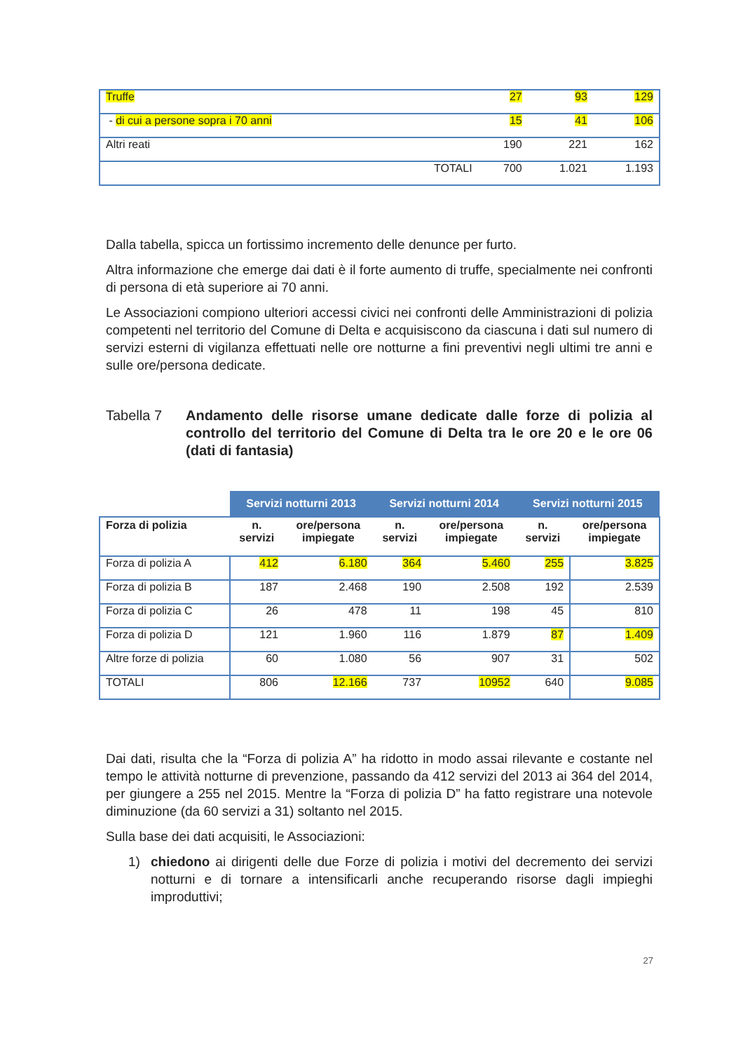| Truffe | | 27 | 93 | 129 |
| - di cui a persone sopra i 70 anni | | 15 | 41 | 106 |
| Altri reati | | 190 | 221 | 162 |
| | TOTALI | 700 | 1.021 | 1.193 |
Dalla tabella, spicca un fortissimo incremento delle denunce per furto.
Altra informazione che emerge dai dati è il forte aumento di truffe, specialmente nei confronti di persona di età superiore ai 70 anni.
Le Associazioni compiono ulteriori accessi civici nei confronti delle Amministrazioni di polizia competenti nel territorio del Comune di Delta e acquisiscono da ciascuna i dati sul numero di servizi esterni di vigilanza effettuati nelle ore notturne a fini preventivi negli ultimi tre anni e sulle ore/persona dedicate.
Tabella 7 Andamento delle risorse umane dedicate dalle forze di polizia al controllo del territorio del Comune di Delta tra le ore 20 e le ore 06 (dati di fantasia)
| | Servizi notturni 2013 | | Servizi notturni 2014 | | Servizi notturni 2015 | |
| --- | --- | --- | --- | --- | --- | --- |
| Forza di polizia | n. servizi | ore/persona impiegate | n. servizi | ore/persona impiegate | n. servizi | ore/persona impiegate |
| Forza di polizia A | 412 | 6.180 | 364 | 5.460 | 255 | 3.825 |
| Forza di polizia B | 187 | 2.468 | 190 | 2.508 | 192 | 2.539 |
| Forza di polizia C | 26 | 478 | 11 | 198 | 45 | 810 |
| Forza di polizia D | 121 | 1.960 | 116 | 1.879 | 87 | 1.409 |
| Altre forze di polizia | 60 | 1.080 | 56 | 907 | 31 | 502 |
| TOTALI | 806 | 12.166 | 737 | 10952 | 640 | 9.085 |
Dai dati, risulta che la “Forza di polizia A” ha ridotto in modo assai rilevante e costante nel tempo le attività notturne di prevenzione, passando da 412 servizi del 2013 ai 364 del 2014, per giungere a 255 nel 2015. Mentre la “Forza di polizia D” ha fatto registrare una notevole diminuzione (da 60 servizi a 31) soltanto nel 2015.
Sulla base dei dati acquisiti, le Associazioni:
1) chiedono ai dirigenti delle due Forze di polizia i motivi del decremento dei servizi notturni e di tornare a intensificarli anche recuperando risorse dagli impieghi improduttivi;
27